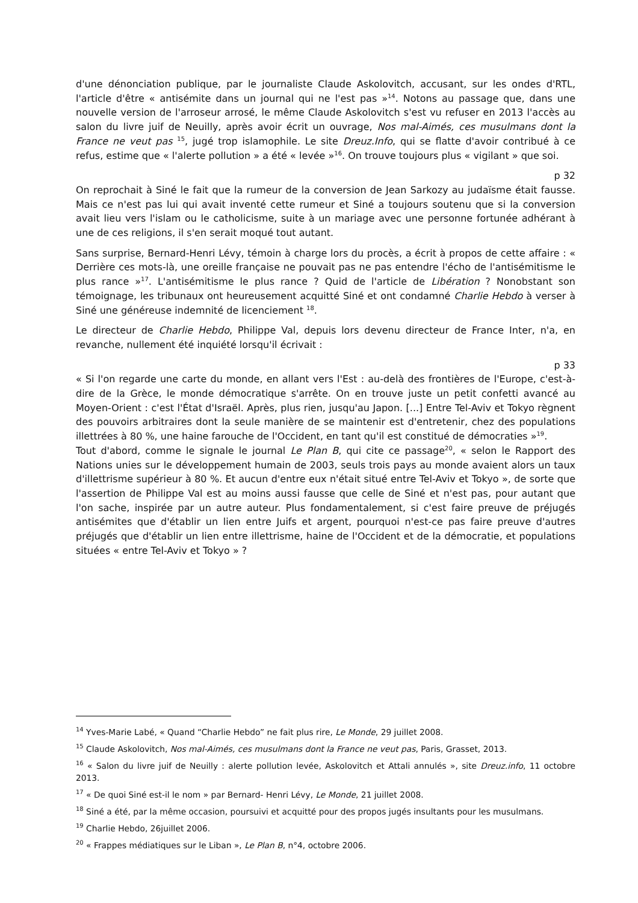d'une dénonciation publique, par le journaliste Claude Askolovitch, accusant, sur les ondes d'RTL, l'article d'être « antisémite dans un journal qui ne l'est pas »<sup>14</sup>. Notons au passage que, dans une nouvelle version de l'arroseur arrosé, le même Claude Askolovitch s'est vu refuser en 2013 l'accès au salon du livre juif de Neuilly, après avoir écrit un ouvrage, Nos mal-Aimés, ces musulmans dont la France ne veut pas <sup>15</sup>, jugé trop islamophile. Le site Dreuz.Info, qui se flatte d'avoir contribué à ce refus, estime que « l'alerte pollution » a été « levée »<sup>16</sup>. On trouve toujours plus « vigilant » que soi.
p 32
On reprochait à Siné le fait que la rumeur de la conversion de Jean Sarkozy au judaïsme était fausse. Mais ce n'est pas lui qui avait inventé cette rumeur et Siné a toujours soutenu que si la conversion avait lieu vers l'islam ou le catholicisme, suite à un mariage avec une personne fortunée adhérant à une de ces religions, il s'en serait moqué tout autant.
Sans surprise, Bernard-Henri Lévy, témoin à charge lors du procès, a écrit à propos de cette affaire : « Derrière ces mots-là, une oreille française ne pouvait pas ne pas entendre l'écho de l'antisémitisme le plus rance »<sup>17</sup>. L'antisémitisme le plus rance ? Quid de l'article de Libération ? Nonobstant son témoignage, les tribunaux ont heureusement acquitté Siné et ont condamné Charlie Hebdo à verser à Siné une généreuse indemnité de licenciement <sup>18</sup>.
Le directeur de Charlie Hebdo, Philippe Val, depuis lors devenu directeur de France Inter, n'a, en revanche, nullement été inquiété lorsqu'il écrivait :
p 33
« Si l'on regarde une carte du monde, en allant vers l'Est : au-delà des frontières de l'Europe, c'est-à-dire de la Grèce, le monde démocratique s'arrête. On en trouve juste un petit confetti avancé au Moyen-Orient : c'est l'État d'Israël. Après, plus rien, jusqu'au Japon. [...] Entre Tel-Aviv et Tokyo règnent des pouvoirs arbitraires dont la seule manière de se maintenir est d'entretenir, chez des populations illettrées à 80 %, une haine farouche de l'Occident, en tant qu'il est constitué de démocraties »<sup>19</sup>.
Tout d'abord, comme le signale le journal Le Plan B, qui cite ce passage<sup>20</sup>, « selon le Rapport des Nations unies sur le développement humain de 2003, seuls trois pays au monde avaient alors un taux d'illettrisme supérieur à 80 %. Et aucun d'entre eux n'était situé entre Tel-Aviv et Tokyo », de sorte que l'assertion de Philippe Val est au moins aussi fausse que celle de Siné et n'est pas, pour autant que l'on sache, inspirée par un autre auteur. Plus fondamentalement, si c'est faire preuve de préjugés antisémites que d'établir un lien entre Juifs et argent, pourquoi n'est-ce pas faire preuve d'autres préjugés que d'établir un lien entre illettrisme, haine de l'Occident et de la démocratie, et populations situées « entre Tel-Aviv et Tokyo » ?
<sup>14</sup> Yves-Marie Labé, « Quand “Charlie Hebdo” ne fait plus rire, Le Monde, 29 juillet 2008.
<sup>15</sup> Claude Askolovitch, Nos mal-Aimés, ces musulmans dont la France ne veut pas, Paris, Grasset, 2013.
<sup>16</sup> « Salon du livre juif de Neuilly : alerte pollution levée, Askolovitch et Attali annulés », site Dreuz.info, 11 octobre 2013.
<sup>17</sup> « De quoi Siné est-il le nom » par Bernard- Henri Lévy, Le Monde, 21 juillet 2008.
<sup>18</sup> Siné a été, par la même occasion, poursuivi et acquitté pour des propos jugés insultants pour les musulmans.
<sup>19</sup> Charlie Hebdo, 26juillet 2006.
<sup>20</sup> « Frappes médiatiques sur le Liban », Le Plan B, n°4, octobre 2006.